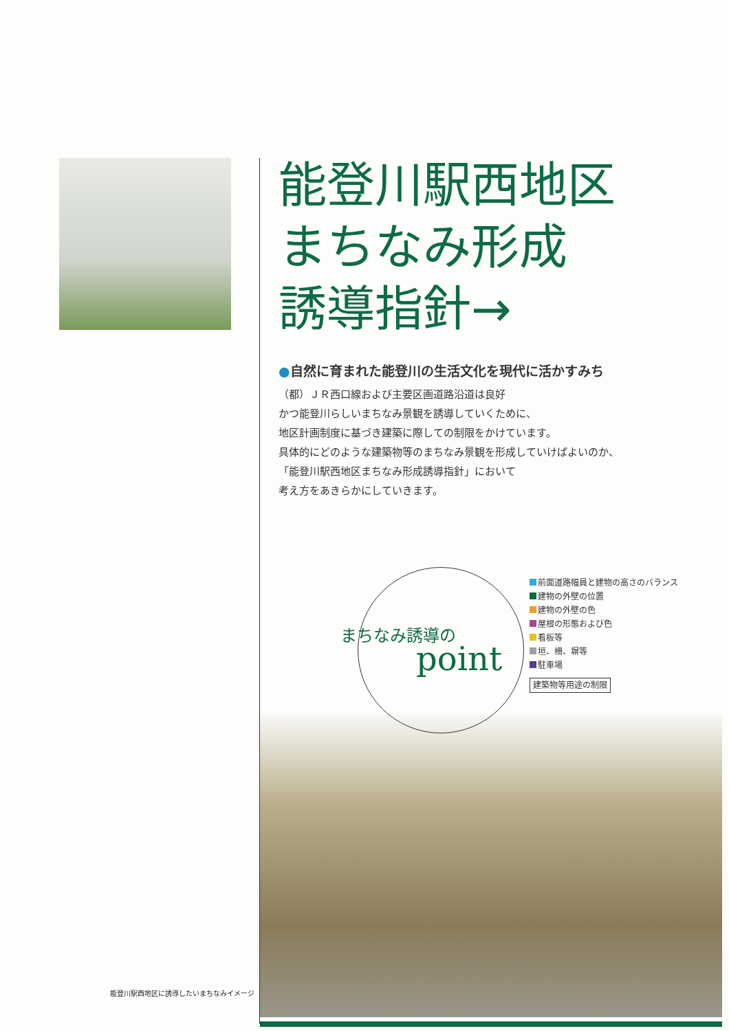能登川駅西地区に誘導したいまちなみイメージ
能登川駅西地区
まちなみ形成
誘導指針→
●自然に育まれた能登川の生活文化を現代に活かすみち
（都）ＪＲ西口線および主要区画道路沿道は良好
かつ能登川らしいまちなみ景観を誘導していくために、
地区計画制度に基づき建築に際しての制限をかけています。
具体的にどのような建築物等のまちなみ景観を形成していけばよいのか、
「能登川駅西地区まちなみ形成誘導指針」において
考え方をあきらかにしていきます。
まちなみ誘導の
point
前面道路幅員と建物の高さのバランス
建物の外壁の位置
建物の外壁の色
屋根の形態および色
看板等
垣、柵、塀等
駐車場
建築物等用途の制限